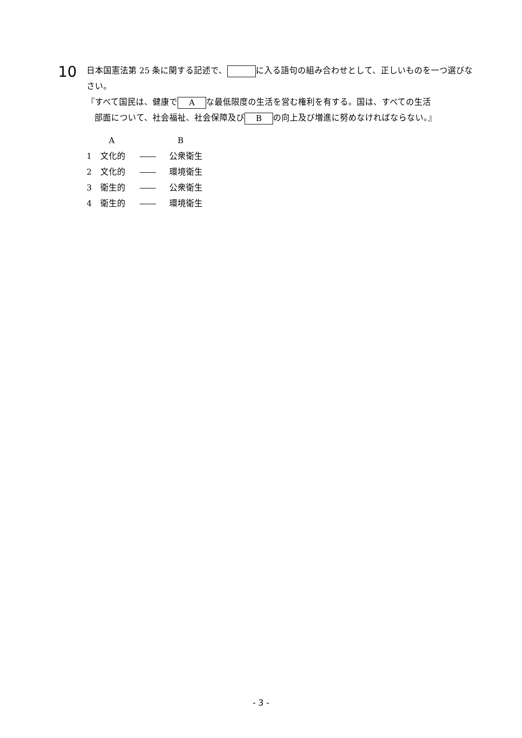10
日本国憲法第 25 条に関する記述で、 に入る語句の組み合わせとして、正しいものを一つ選びなさい。
『すべて国民は、健康で A な最低限度の生活を営む権利を有する。国は、すべての生活
部面について、社会福祉、社会保障及び B の向上及び増進に努めなければならない。』
| | A | | B |
| 1 | 文化的 | ―― | 公衆衛生 |
| 2 | 文化的 | ―― | 環境衛生 |
| 3 | 衛生的 | ―― | 公衆衛生 |
| 4 | 衛生的 | ―― | 環境衛生 |
- 3 -